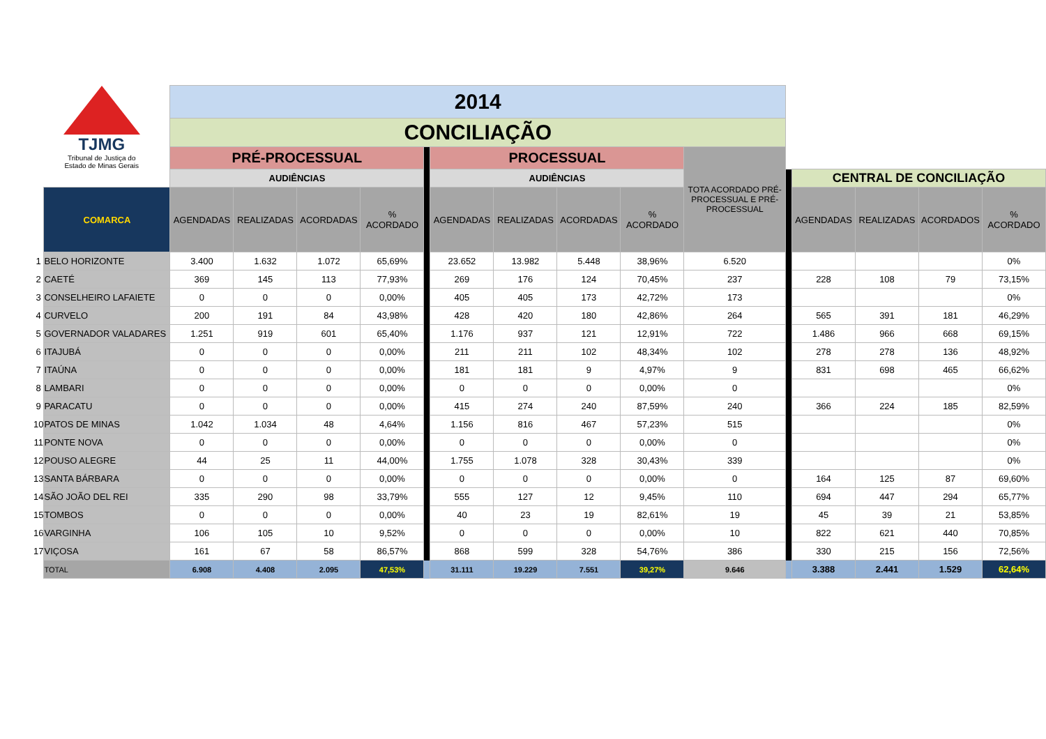| TJMG Tribunal de Justiça do Estado de Minas Gerais | | 2014 | | | | | | | | | | | | | | |
| | | CONCILIAÇÃO | | | | | | | | | | | | | | |
| | | PRÉ-PROCESSUAL | | | | | PROCESSUAL | | | | TOTA ACORDADO PRÉ-PROCESSUAL E PRÉ-PROCESSUAL | | | | | |
| | | AUDIÊNCIAS | | | | | AUDIÊNCIAS | | | | | | CENTRAL DE CONCILIAÇÃO | | | |
| | COMARCA | AGENDADAS | REALIZADAS | ACORDADAS | % ACORDADO | | AGENDADAS | REALIZADAS | ACORDADAS | % ACORDADO | | | AGENDADAS | REALIZADAS | ACORDADOS | % ACORDADO |
| 1 | BELO HORIZONTE | 3.400 | 1.632 | 1.072 | 65,69% | | 23.652 | 13.982 | 5.448 | 38,96% | 6.520 | | | | | 0% |
| 2 | CAETÉ | 369 | 145 | 113 | 77,93% | | 269 | 176 | 124 | 70,45% | 237 | | 228 | 108 | 79 | 73,15% |
| 3 | CONSELHEIRO LAFAIETE | 0 | 0 | 0 | 0,00% | | 405 | 405 | 173 | 42,72% | 173 | | | | | 0% |
| 4 | CURVELO | 200 | 191 | 84 | 43,98% | | 428 | 420 | 180 | 42,86% | 264 | | 565 | 391 | 181 | 46,29% |
| 5 | GOVERNADOR VALADARES | 1.251 | 919 | 601 | 65,40% | | 1.176 | 937 | 121 | 12,91% | 722 | | 1.486 | 966 | 668 | 69,15% |
| 6 | ITAJUBÁ | 0 | 0 | 0 | 0,00% | | 211 | 211 | 102 | 48,34% | 102 | | 278 | 278 | 136 | 48,92% |
| 7 | ITAÚNA | 0 | 0 | 0 | 0,00% | | 181 | 181 | 9 | 4,97% | 9 | | 831 | 698 | 465 | 66,62% |
| 8 | LAMBARI | 0 | 0 | 0 | 0,00% | | 0 | 0 | 0 | 0,00% | 0 | | | | | 0% |
| 9 | PARACATU | 0 | 0 | 0 | 0,00% | | 415 | 274 | 240 | 87,59% | 240 | | 366 | 224 | 185 | 82,59% |
| 10 | PATOS DE MINAS | 1.042 | 1.034 | 48 | 4,64% | | 1.156 | 816 | 467 | 57,23% | 515 | | | | | 0% |
| 11 | PONTE NOVA | 0 | 0 | 0 | 0,00% | | 0 | 0 | 0 | 0,00% | 0 | | | | | 0% |
| 12 | POUSO ALEGRE | 44 | 25 | 11 | 44,00% | | 1.755 | 1.078 | 328 | 30,43% | 339 | | | | | 0% |
| 13 | SANTA BÁRBARA | 0 | 0 | 0 | 0,00% | | 0 | 0 | 0 | 0,00% | 0 | | 164 | 125 | 87 | 69,60% |
| 14 | SÃO JOÃO DEL REI | 335 | 290 | 98 | 33,79% | | 555 | 127 | 12 | 9,45% | 110 | | 694 | 447 | 294 | 65,77% |
| 15 | TOMBOS | 0 | 0 | 0 | 0,00% | | 40 | 23 | 19 | 82,61% | 19 | | 45 | 39 | 21 | 53,85% |
| 16 | VARGINHA | 106 | 105 | 10 | 9,52% | | 0 | 0 | 0 | 0,00% | 10 | | 822 | 621 | 440 | 70,85% |
| 17 | VIÇOSA | 161 | 67 | 58 | 86,57% | | 868 | 599 | 328 | 54,76% | 386 | | 330 | 215 | 156 | 72,56% |
| | TOTAL | 6.908 | 4.408 | 2.095 | 47,53% | | 31.111 | 19.229 | 7.551 | 39,27% | 9.646 | | 3.388 | 2.441 | 1.529 | 62,64% |